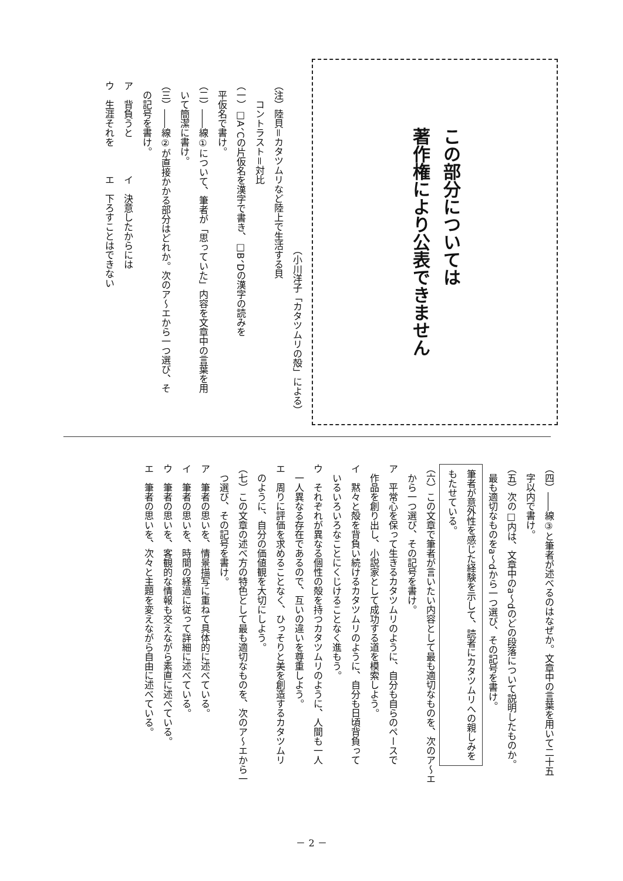この部分については
著作権により公表できません
（小川洋子「カタツムリの殻」による）
（注）陸貝＝カタツムリなど陸上で生活する貝
　　コントラスト＝対比
（一）□A、Cの片仮名を漢字で書き、□B、Dの漢字の読みを
　平仮名で書け。
（二）――線①について、筆者が「思っていた」内容を文章中の言葉を用
　いて簡潔に書け。
（三）――線②が直接かかる部分はどれか。次のア～エから一つ選び、そ
　の記号を書け。
ア　背負うと　　　　イ　決意したからには
ウ　生涯それを　　　エ　下ろすことはできない
（四）――線③と筆者が述べるのはなぜか。文章中の言葉を用いて二十五
　字以内で書け。
（五）次の□内は、文章中のa～dのどの段落について説明したものか。
　最も適切なものをa～dから一つ選び、その記号を書け。
筆者が意外性を感じた経験を示して、読者にカタツムリへの親しみを
もたせている。
（六）この文章で筆者が言いたい内容として最も適切なものを、次のア～エ
　から一つ選び、その記号を書け。
ア　平常心を保って生きるカタツムリのように、自分も自らのペースで
　作品を創り出し、小説家として成功する道を模索しよう。
イ　黙々と殻を背負い続けるカタツムリのように、自分も日頃背負って
　いるいろいろなことにくじけることなく進もう。
ウ　それぞれが異なる個性の殻を持つカタツムリのように、人間も一人
　一人異なる存在であるので、互いの違いを尊重しよう。
エ　周りに評価を求めることなく、ひっそりと美を創造するカタツムリ
　のように、自分の価値観を大切にしよう。
（七）この文章の述べ方の特色として最も適切なものを、次のア～エから一
　つ選び、その記号を書け。
ア　筆者の思いを、情景描写に重ねて具体的に述べている。
イ　筆者の思いを、時間の経過に従って詳細に述べている。
ウ　筆者の思いを、客観的な情報も交えながら素直に述べている。
エ　筆者の思いを、次々と主題を変えながら自由に述べている。
－ 2 －